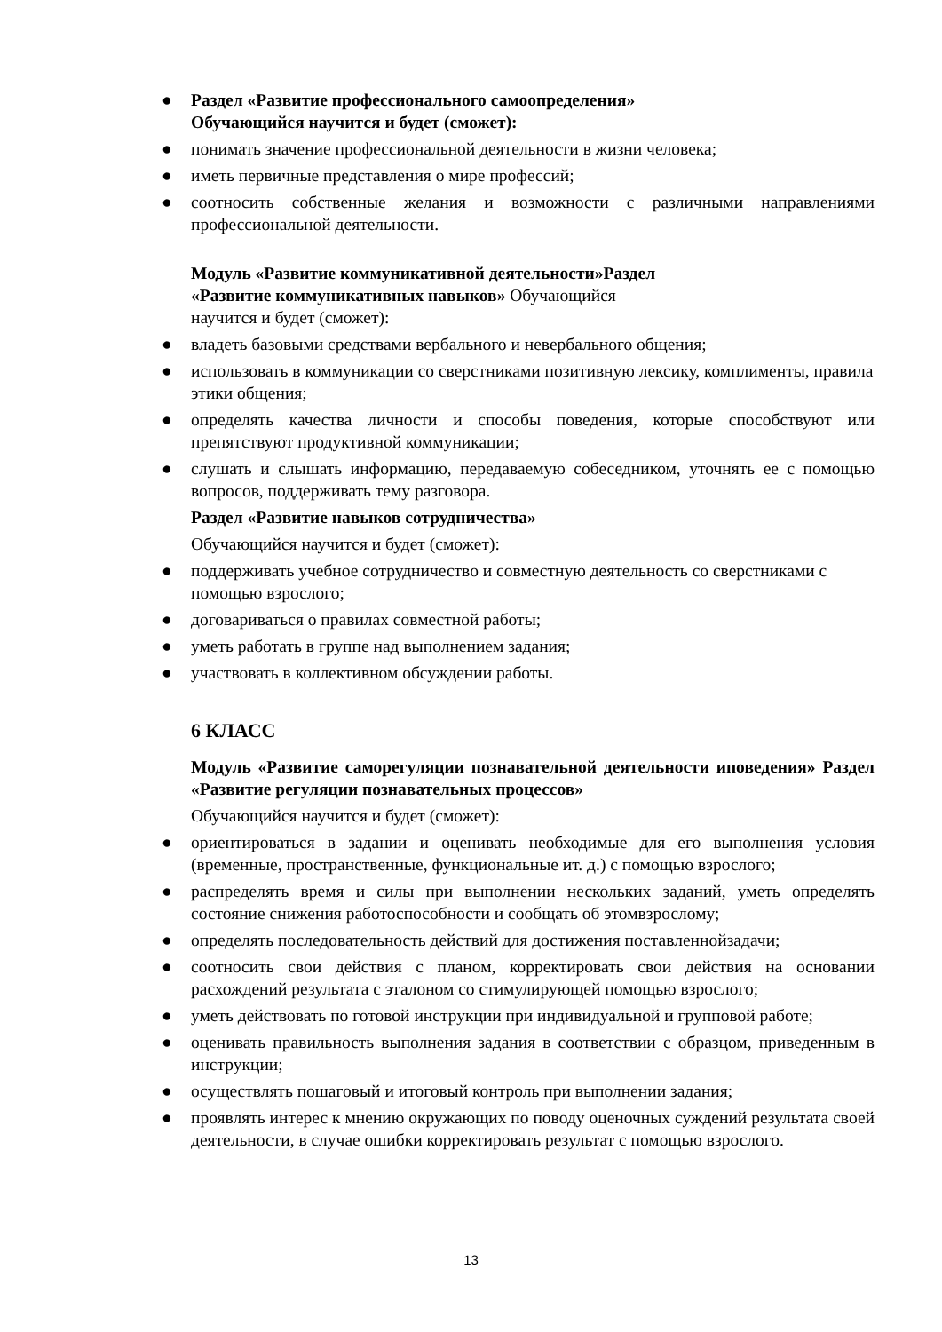● Раздел «Развитие профессионального самоопределения»
Обучающийся научится и будет (сможет):
● понимать значение профессиональной деятельности в жизни человека;
● иметь первичные представления о мире профессий;
● соотносить собственные желания и возможности с различными направлениями профессиональной деятельности.
Модуль «Развитие коммуникативной деятельности»Раздел
«Развитие коммуникативных навыков» Обучающийся
научится и будет (сможет):
● владеть базовыми средствами вербального и невербального общения;
● использовать в коммуникации со сверстниками позитивную лексику, комплименты, правила этики общения;
● определять качества личности и способы поведения, которые способствуют или препятствуют продуктивной коммуникации;
● слушать и слышать информацию, передаваемую собеседником, уточнять ее с помощью вопросов, поддерживать тему разговора.
Раздел «Развитие навыков сотрудничества»
Обучающийся научится и будет (сможет):
● поддерживать учебное сотрудничество и совместную деятельность со сверстниками с помощью взрослого;
● договариваться о правилах совместной работы;
● уметь работать в группе над выполнением задания;
● участвовать в коллективном обсуждении работы.
6 КЛАСС
Модуль «Развитие саморегуляции познавательной деятельности иповедения» Раздел «Развитие регуляции познавательных процессов»
Обучающийся научится и будет (сможет):
● ориентироваться в задании и оценивать необходимые для его выполнения условия (временные, пространственные, функциональные ит. д.) с помощью взрослого;
● распределять время и силы при выполнении нескольких заданий, уметь определять состояние снижения работоспособности и сообщать об этомвзрослому;
● определять последовательность действий для достижения поставленнойзадачи;
● соотносить свои действия с планом, корректировать свои действия на основании расхождений результата с эталоном со стимулирующей помощью взрослого;
● уметь действовать по готовой инструкции при индивидуальной и групповой работе;
● оценивать правильность выполнения задания в соответствии с образцом, приведенным в инструкции;
● осуществлять пошаговый и итоговый контроль при выполнении задания;
● проявлять интерес к мнению окружающих по поводу оценочных суждений результата своей деятельности, в случае ошибки корректировать результат с помощью взрослого.
13